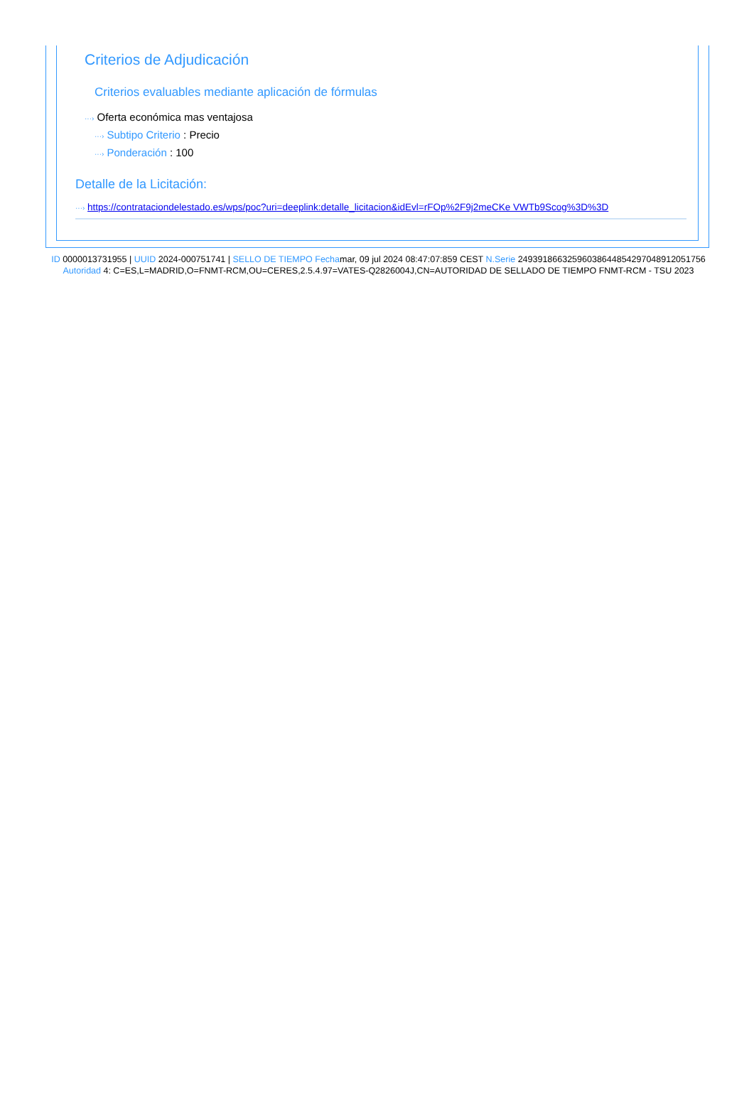Criterios de Adjudicación
Criterios evaluables mediante aplicación de fórmulas
···› Oferta económica mas ventajosa
···› Subtipo Criterio : Precio
···› Ponderación : 100
Detalle de la Licitación:
···› https://contrataciondelestado.es/wps/poc?uri=deeplink:detalle_licitacion&idEvl=rFOp%2F9j2meCKe VWTb9Scog%3D%3D
ID 0000013731955 | UUID 2024-000751741 | SELLO DE TIEMPO Fechamar, 09 jul 2024 08:47:07:859 CEST N.Serie 249391866325960386448542970489120517​56 Autoridad 4: C=ES,L=MADRID,O=FNMT-RCM,OU=CERES,2.5.4.97=VATES-Q2826004J,CN=AUTORIDAD DE SELLADO DE TIEMPO FNMT-RCM - TSU 2023